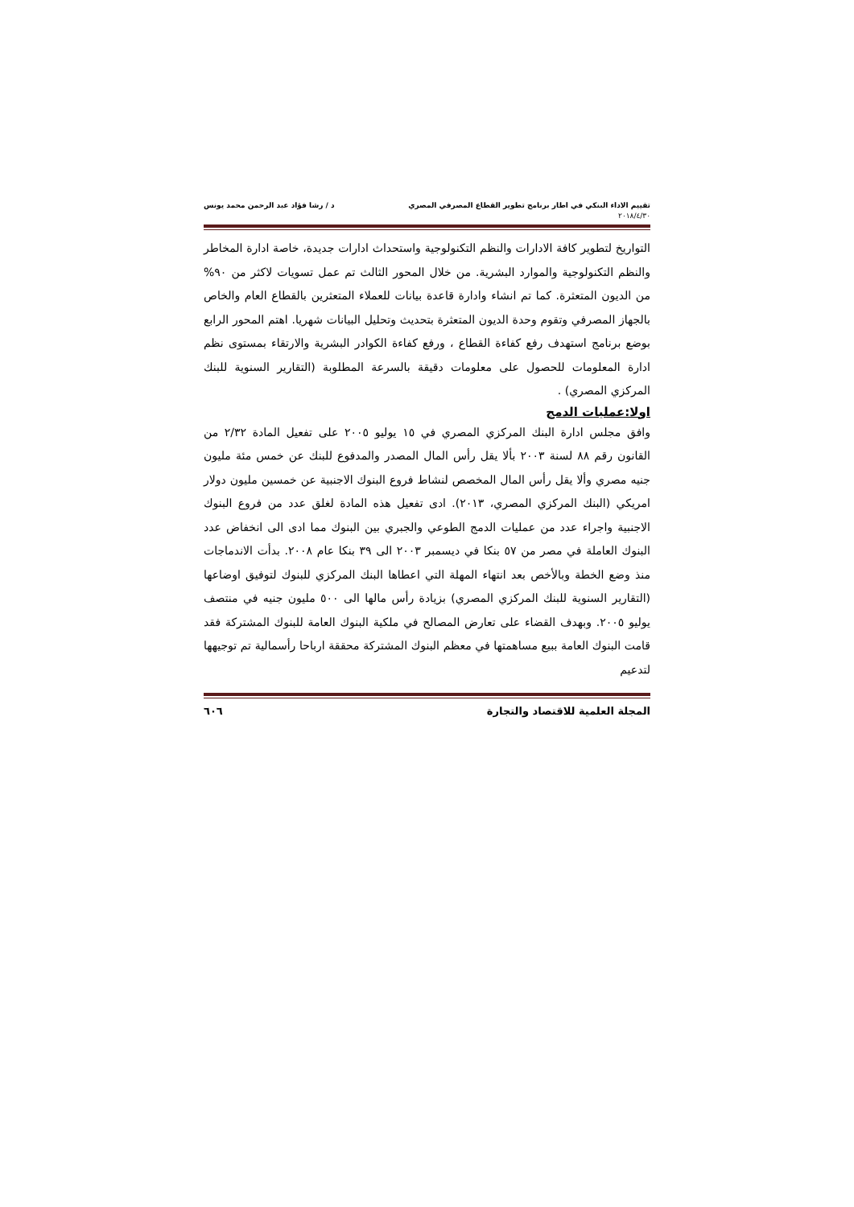تقييم الاداء البنكي في اطار برنامج تطوير القطاع المصرفي المصري د / رشا فؤاد عبد الرحمن محمد يونس
٢٠١٨/٤/٣٠
التواريخ لتطوير كافة الادارات والنظم التكنولوجية واستحداث ادارات جديدة، خاصة ادارة المخاطر والنظم التكنولوجية والموارد البشرية. من خلال المحور الثالث تم عمل تسويات لاكثر من ٩٠% من الديون المتعثرة. كما تم انشاء وادارة قاعدة بيانات للعملاء المتعثرين بالقطاع العام والخاص بالجهاز المصرفي وتقوم وحدة الديون المتعثرة بتحديث وتحليل البيانات شهريا. اهتم المحور الرابع بوضع برنامج استهدف رفع كفاءة القطاع ، ورفع كفاءة الكوادر البشرية والارتقاء بمستوى نظم ادارة المعلومات للحصول على معلومات دقيقة بالسرعة المطلوبة (التقارير السنوية للبنك المركزي المصري) .
اولا:عمليات الدمج
وافق مجلس ادارة البنك المركزي المصري في ١٥ يوليو ٢٠٠٥ على تفعيل المادة ٢/٣٢ من القانون رقم ٨٨ لسنة ٢٠٠٣ بألا يقل رأس المال المصدر والمدفوع للبنك عن خمس مئة مليون جنيه مصري وألا يقل رأس المال المخصص لنشاط فروع البنوك الاجنبية عن خمسين مليون دولار امريكي (البنك المركزي المصري، ٢٠١٣). ادى تفعيل هذه المادة لغلق عدد من فروع البنوك الاجنبية واجراء عدد من عمليات الدمج الطوعي والجبري بين البنوك مما ادى الى انخفاض عدد البنوك العاملة في مصر من ٥٧ بنكا في ديسمبر ٢٠٠٣ الى ٣٩ بنكا عام ٢٠٠٨. بدأت الاندماجات منذ وضع الخطة وبالأخص بعد انتهاء المهلة التي اعطاها البنك المركزي للبنوك لتوفيق اوضاعها (التقارير السنوية للبنك المركزي المصري) بزيادة رأس مالها الى ٥٠٠ مليون جنيه في منتصف يوليو ٢٠٠٥. وبهدف القضاء على تعارض المصالح في ملكية البنوك العامة للبنوك المشتركة فقد قامت البنوك العامة ببيع مساهمتها في معظم البنوك المشتركة محققة ارباحا رأسمالية تم توجيهها لتدعيم
المجلة العلمية للاقتصاد والتجارة ٦٠٦